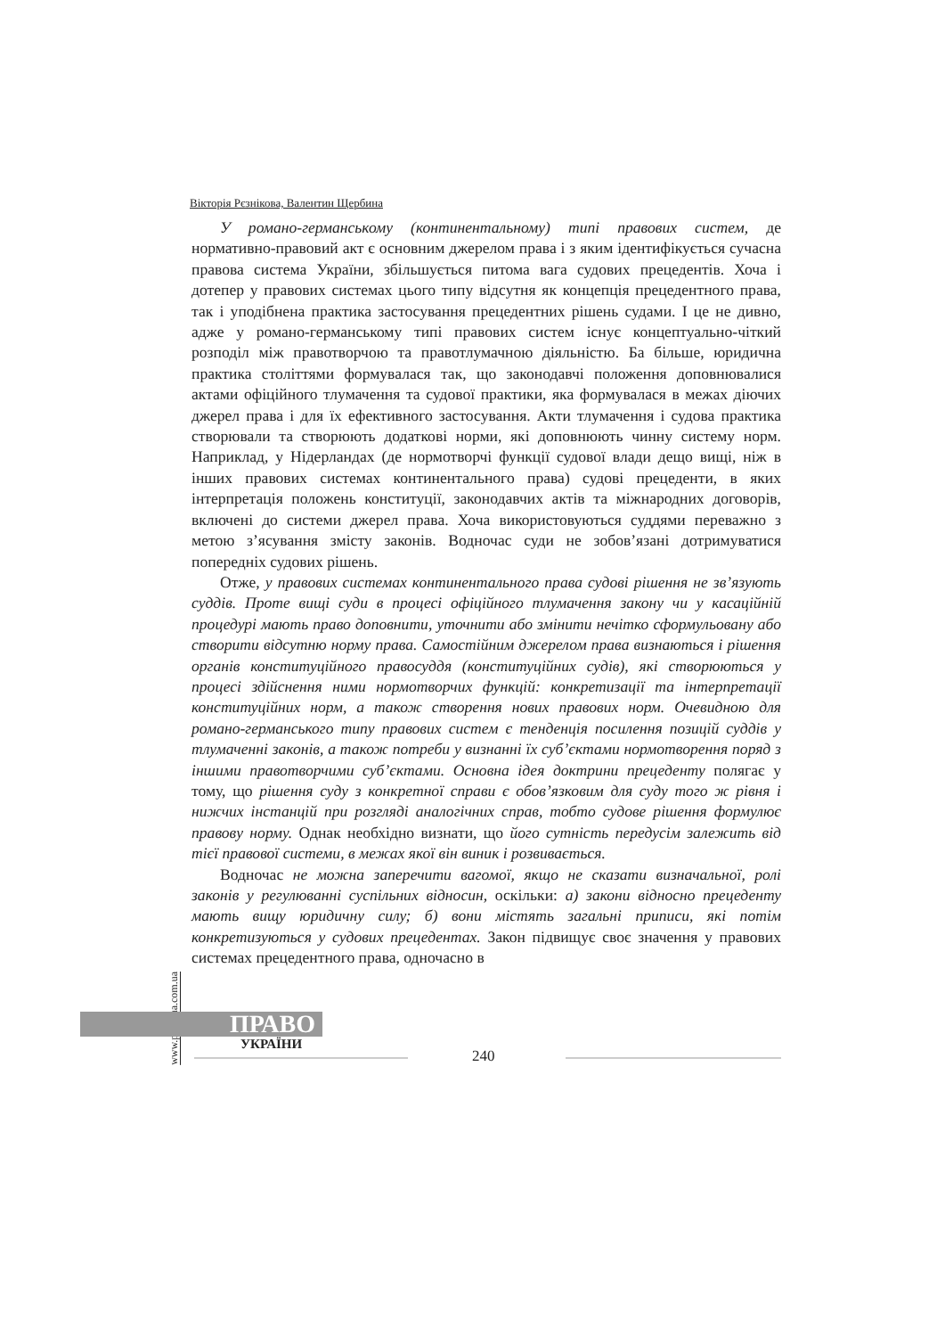Вікторія Рєзнікова, Валентин Щербина
У романо-германському (континентальному) типі правових систем, де нормативно-правовий акт є основним джерелом права і з яким ідентифікується сучасна правова система України, збільшується питома вага судових прецедентів. Хоча і дотепер у правових системах цього типу відсутня як концепція прецедентного права, так і уподібнена практика застосування прецедентних рішень судами. І це не дивно, адже у романо-германському типі правових систем існує концептуально-чіткий розподіл між правотворчою та правотлумачною діяльністю. Ба більше, юридична практика століттями формувалася так, що законодавчі положення доповнювалися актами офіційного тлумачення та судової практики, яка формувалася в межах діючих джерел права і для їх ефективного застосування. Акти тлумачення і судова практика створювали та створюють додаткові норми, які доповнюють чинну систему норм. Наприклад, у Нідерландах (де нормотворчі функції судової влади дещо вищі, ніж в інших правових системах континентального права) судові прецеденти, в яких інтерпретація положень конституції, законодавчих актів та міжнародних договорів, включені до системи джерел права. Хоча використовуються суддями переважно з метою з’ясування змісту законів. Водночас суди не зобов’язані дотримуватися попередніх судових рішень.
Отже, у правових системах континентального права судові рішення не зв’язують суддів. Проте вищі суди в процесі офіційного тлумачення закону чи у касаційній процедурі мають право доповнити, уточнити або змінити нечітко сформульовану або створити відсутню норму права. Самостійним джерелом права визнаються і рішення органів конституційного правосуддя (конституційних судів), які створюються у процесі здійснення ними нормотворчих функцій: конкретизації та інтерпретації конституційних норм, а також створення нових правових норм. Очевидною для романо-германського типу правових систем є тенденція посилення позицій суддів у тлумаченні законів, а також потреби у визнанні їх суб’єктами нормотворення поряд з іншими правотворчими суб’єктами. Основна ідея доктрини прецеденту полягає у тому, що рішення суду з конкретної справи є обов’язковим для суду того ж рівня і нижчих інстанцій при розгляді аналогічних справ, тобто судове рішення формулює правову норму. Однак необхідно визнати, що його сутність передусім залежить від тієї правової системи, в межах якої він виник і розвивається.
Водночас не можна заперечити вагомої, якщо не сказати визначальної, ролі законів у регулюванні суспільних відносин, оскільки: а) закони відносно прецеденту мають вищу юридичну силу; б) вони містять загальні приписи, які потім конкретизуються у судових прецедентах. Закон підвищує своє значення у правових системах прецедентного права, одночасно в
www.pravoua.com.ua
ПРАВО
УКРАЇНИ
240